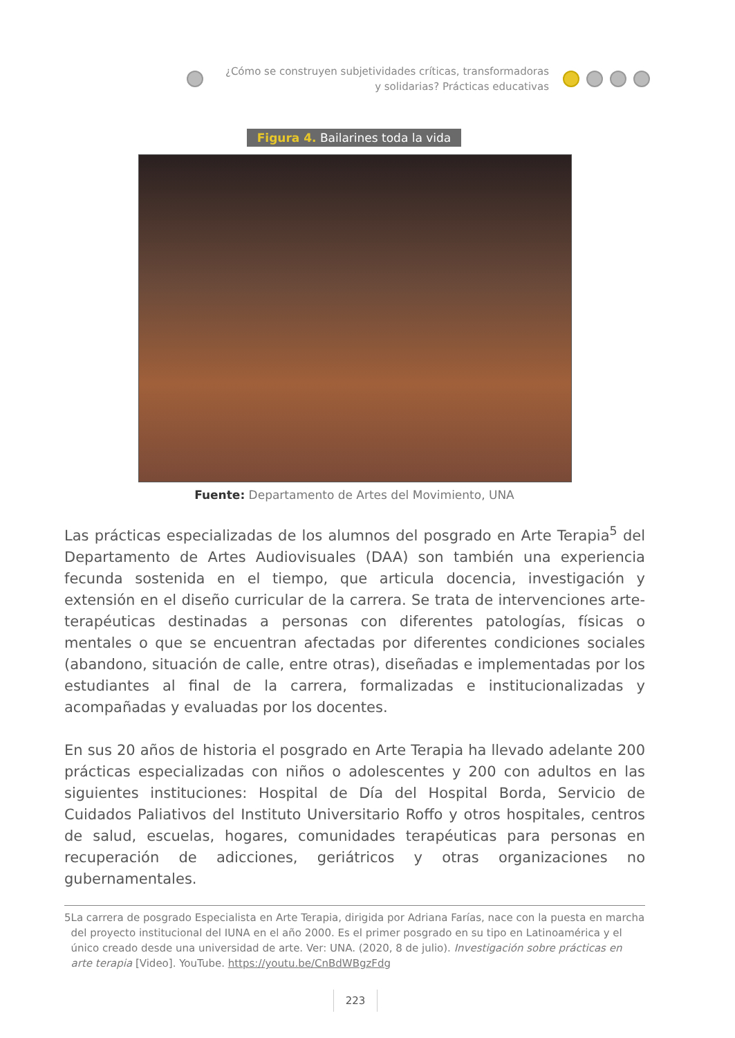¿Cómo se construyen subjetividades críticas, transformadoras y solidarias? Prácticas educativas
Figura 4. Bailarines toda la vida
Fuente: Departamento de Artes del Movimiento, UNA
Las prácticas especializadas de los alumnos del posgrado en Arte Terapia<sup>5</sup> del Departamento de Artes Audiovisuales (DAA) son también una experiencia fecunda sostenida en el tiempo, que articula docencia, investigación y extensión en el diseño curricular de la carrera. Se trata de intervenciones arte-terapéuticas destinadas a personas con diferentes patologías, físicas o mentales o que se encuentran afectadas por diferentes condiciones sociales (abandono, situación de calle, entre otras), diseñadas e implementadas por los estudiantes al final de la carrera, formalizadas e institucionalizadas y acompañadas y evaluadas por los docentes.
En sus 20 años de historia el posgrado en Arte Terapia ha llevado adelante 200 prácticas especializadas con niños o adolescentes y 200 con adultos en las siguientes instituciones: Hospital de Día del Hospital Borda, Servicio de Cuidados Paliativos del Instituto Universitario Roffo y otros hospitales, centros de salud, escuelas, hogares, comunidades terapéuticas para personas en recuperación de adicciones, geriátricos y otras organizaciones no gubernamentales.
5 La carrera de posgrado Especialista en Arte Terapia, dirigida por Adriana Farías, nace con la puesta en marcha del proyecto institucional del IUNA en el año 2000. Es el primer posgrado en su tipo en Latinoamérica y el único creado desde una universidad de arte. Ver: UNA. (2020, 8 de julio). Investigación sobre prácticas en arte terapia [Video]. YouTube. https://youtu.be/CnBdWBgzFdg
223